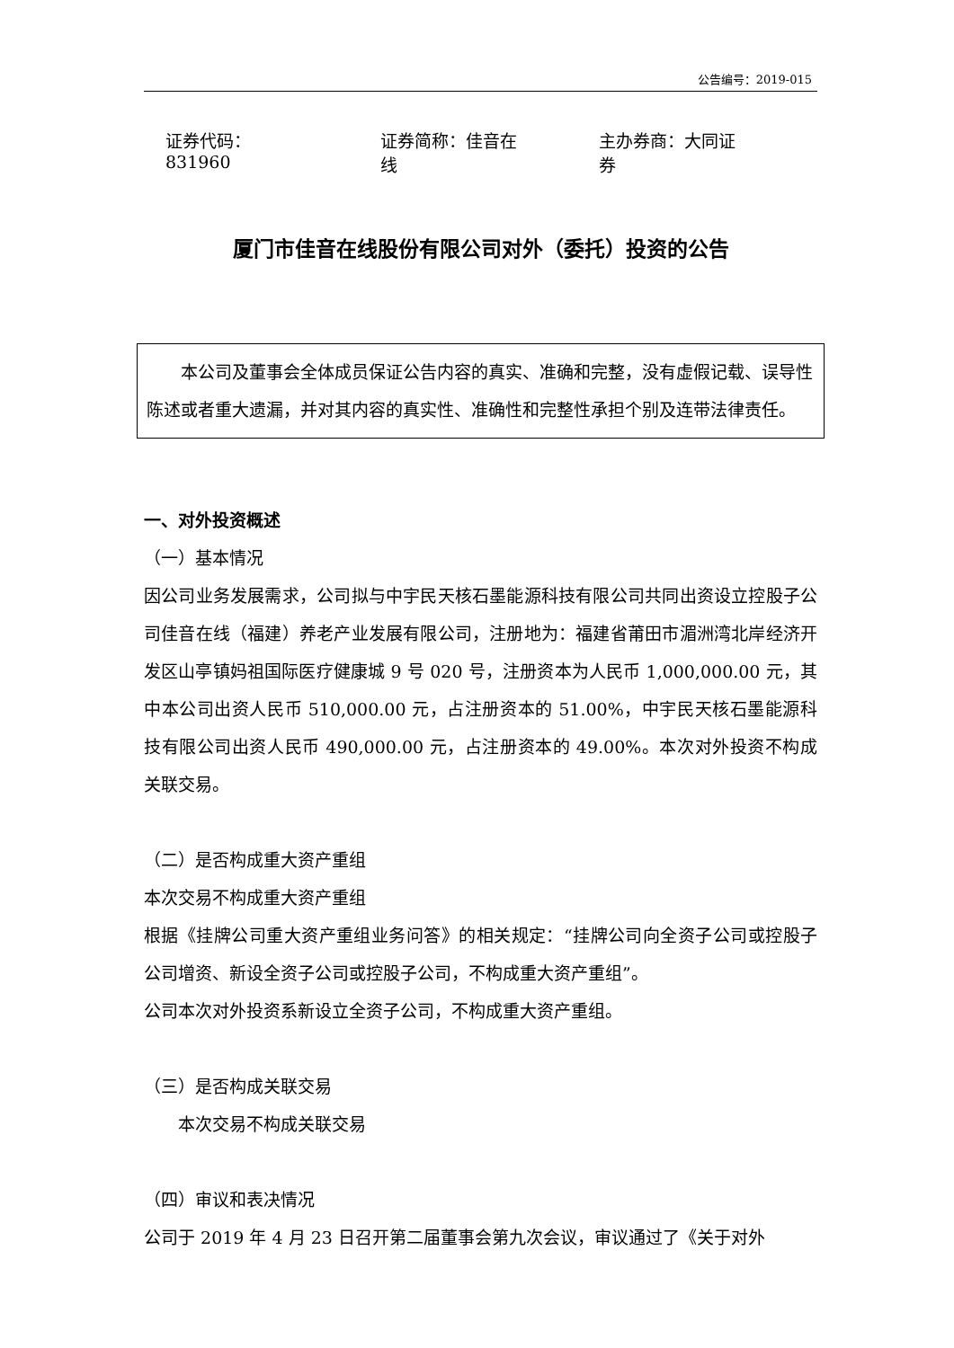公告编号：2019-015
证券代码：831960 证券简称：佳音在线 主办券商：大同证券
厦门市佳音在线股份有限公司对外（委托）投资的公告
　　本公司及董事会全体成员保证公告内容的真实、准确和完整，没有虚假记载、误导性陈述或者重大遗漏，并对其内容的真实性、准确性和完整性承担个别及连带法律责任。
一、对外投资概述
（一）基本情况
因公司业务发展需求，公司拟与中宇民天核石墨能源科技有限公司共同出资设立控股子公司佳音在线（福建）养老产业发展有限公司，注册地为：福建省莆田市湄洲湾北岸经济开发区山亭镇妈祖国际医疗健康城 9 号 020 号，注册资本为人民币 1,000,000.00 元，其中本公司出资人民币 510,000.00 元，占注册资本的 51.00%，中宇民天核石墨能源科技有限公司出资人民币 490,000.00 元，占注册资本的 49.00%。本次对外投资不构成关联交易。
（二）是否构成重大资产重组
本次交易不构成重大资产重组
根据《挂牌公司重大资产重组业务问答》的相关规定：“挂牌公司向全资子公司或控股子公司增资、新设全资子公司或控股子公司，不构成重大资产重组”。
公司本次对外投资系新设立全资子公司，不构成重大资产重组。
（三）是否构成关联交易
　　本次交易不构成关联交易
（四）审议和表决情况
公司于 2019 年 4 月 23 日召开第二届董事会第九次会议，审议通过了《关于对外